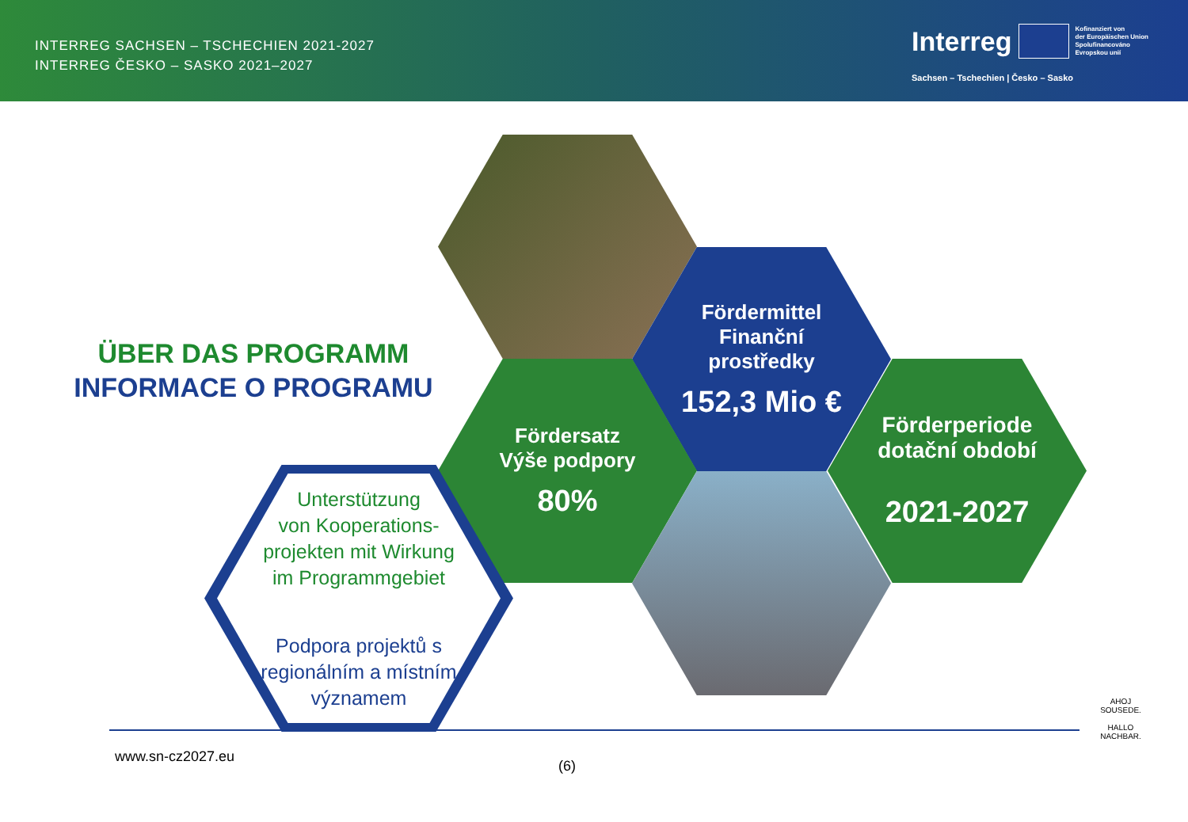INTERREG SACHSEN – TSCHECHIEN 2021-2027
INTERREG ČESKO – SASKO 2021–2027
Interreg Kofinanziert von
der Europäischen Union
Spolufinancováno
Evropskou unií
Sachsen – Tschechien | Česko – Sasko
ÜBER DAS PROGRAMM
INFORMACE O PROGRAMU
Fördermittel
Finanční
prostředky
152,3 Mio €
Fördersatz
Výše podpory
80%
Förderperiode
dotační období
2021-2027
Unterstützung
von Kooperations-
projekten mit Wirkung
im Programmgebiet
Podpora projektů s
regionálním a místním
významem
www.sn-cz2027.eu
(6)
AHOJ SOUSEDE.
HALLO NACHBAR.